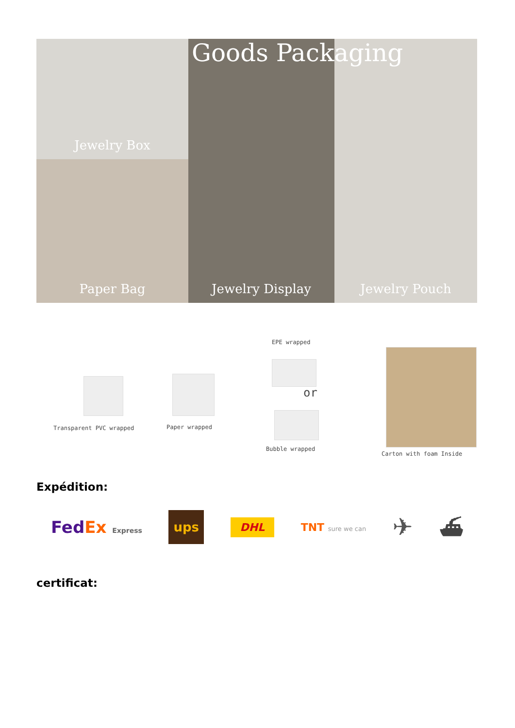Jewelry Box
Jewelry Display
Jewelry Pouch
Paper Bag
Goods Packaging
EPE wrapped
or
Transparent PVC wrapped Paper wrapped
Bubble wrapped
Carton with foam Inside
Expédition:
FedEx Express ups DHL TNT sure we can ✈ ⛴
certificat: